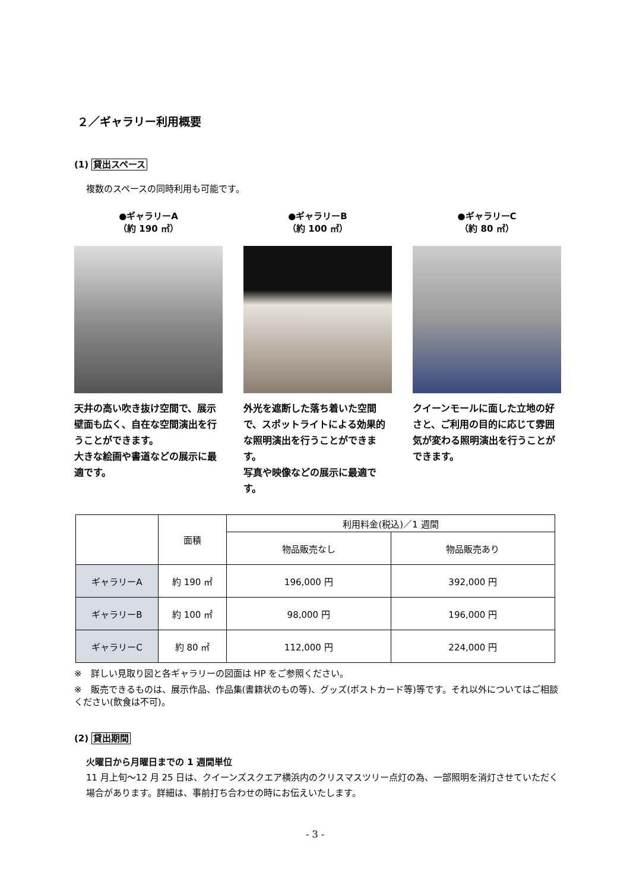２／ギャラリー利用概要
(1) 貸出スペース
複数のスペースの同時利用も可能です。
●ギャラリーA
（約 190 ㎡）
天井の高い吹き抜け空間で、展示壁面も広く、自在な空間演出を行うことができます。
大きな絵画や書道などの展示に最適です。
●ギャラリーB
（約 100 ㎡）
外光を遮断した落ち着いた空間で、スポットライトによる効果的な照明演出を行うことができます。
写真や映像などの展示に最適です。
●ギャラリーC
（約 80 ㎡）
クイーンモールに面した立地の好さと、ご利用の目的に応じて雰囲気が変わる照明演出を行うことができます。
| | 面積 | 利用料金(税込)／1 週間 | |
| --- | --- | --- | --- |
| | | 物品販売なし | 物品販売あり |
| ギャラリーA | 約 190 ㎡ | 196,000 円 | 392,000 円 |
| ギャラリーB | 約 100 ㎡ | 98,000 円 | 196,000 円 |
| ギャラリーC | 約 80 ㎡ | 112,000 円 | 224,000 円 |
※　詳しい見取り図と各ギャラリーの図面は HP をご参照ください。
※　販売できるものは、展示作品、作品集(書籍状のもの等)、グッズ(ポストカード等)等です。それ以外についてはご相談ください(飲食は不可)。
(2) 貸出期間
火曜日から月曜日までの 1 週間単位
11 月上旬～12 月 25 日は、クイーンズスクエア横浜内のクリスマスツリー点灯の為、一部照明を消灯させていただく場合があります。詳細は、事前打ち合わせの時にお伝えいたします。
- 3 -